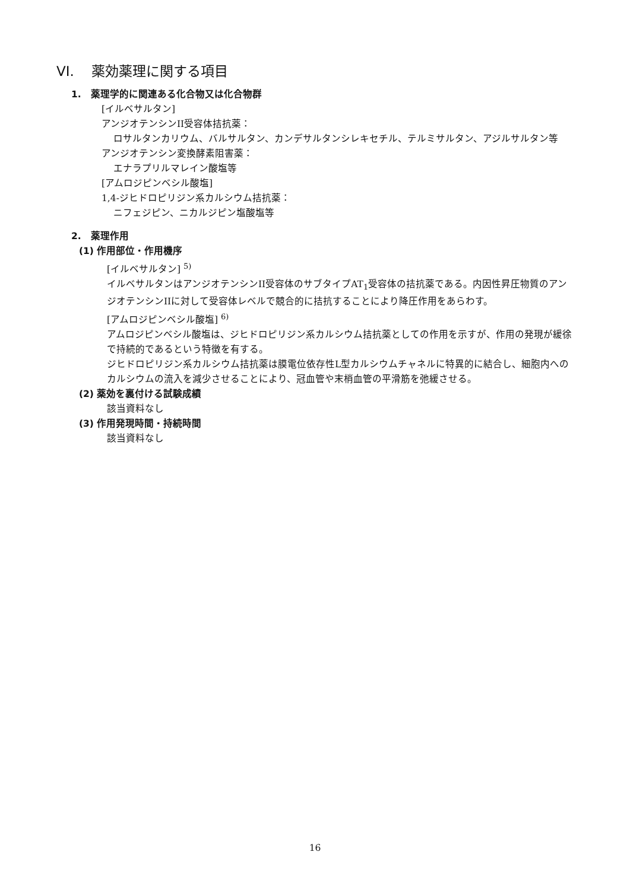VI. 薬効薬理に関する項目
1. 薬理学的に関連ある化合物又は化合物群
[イルベサルタン]
アンジオテンシンII受容体拮抗薬：
ロサルタンカリウム、バルサルタン、カンデサルタンシレキセチル、テルミサルタン、アジルサルタン等
アンジオテンシン変換酵素阻害薬：
エナラプリルマレイン酸塩等
[アムロジピンベシル酸塩]
1,4-ジヒドロピリジン系カルシウム拮抗薬：
ニフェジピン、ニカルジピン塩酸塩等
2. 薬理作用
(1) 作用部位・作用機序
[イルベサルタン] <sup>5)</sup>
イルベサルタンはアンジオテンシンII受容体のサブタイプAT<sub>1</sub>受容体の拮抗薬である。内因性昇圧物質のアンジオテンシンIIに対して受容体レベルで競合的に拮抗することにより降圧作用をあらわす。
[アムロジピンベシル酸塩] <sup>6)</sup>
アムロジピンベシル酸塩は、ジヒドロピリジン系カルシウム拮抗薬としての作用を示すが、作用の発現が緩徐で持続的であるという特徴を有する。
ジヒドロピリジン系カルシウム拮抗薬は膜電位依存性L型カルシウムチャネルに特異的に結合し、細胞内へのカルシウムの流入を減少させることにより、冠血管や末梢血管の平滑筋を弛緩させる。
(2) 薬効を裏付ける試験成績
該当資料なし
(3) 作用発現時間・持続時間
該当資料なし
16